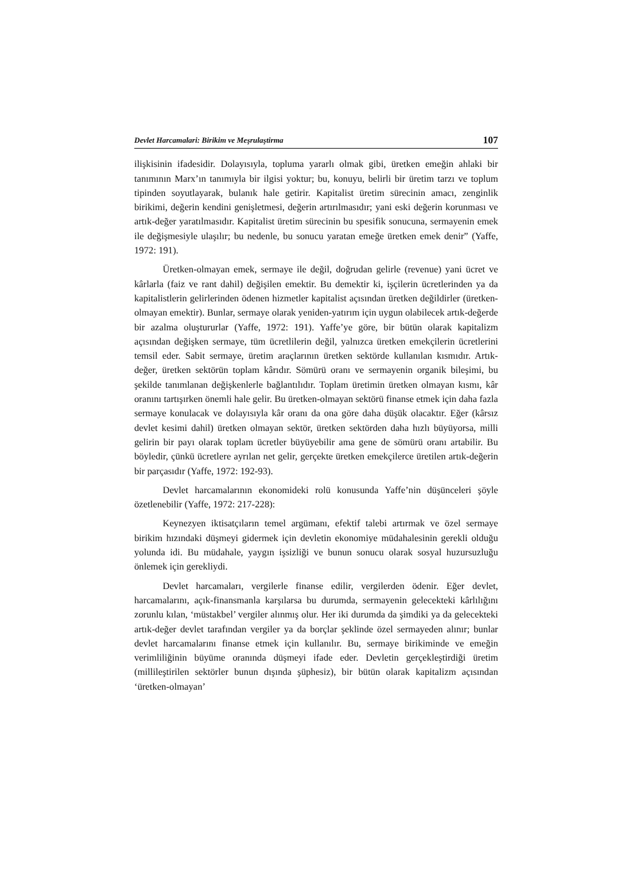Devlet Harcamalari: Birikim ve Meşrulaştirma 107
ilişkisinin ifadesidir. Dolayısıyla, topluma yararlı olmak gibi, üretken emeğin ahlaki bir tanımının Marx’ın tanımıyla bir ilgisi yoktur; bu, konuyu, belirli bir üretim tarzı ve toplum tipinden soyutlayarak, bulanık hale getirir. Kapitalist üretim sürecinin amacı, zenginlik birikimi, değerin kendini genişletmesi, değerin artırılmasıdır; yani eski değerin korunması ve artık-değer yaratılmasıdır. Kapitalist üretim sürecinin bu spesifik sonucuna, sermayenin emek ile değişmesiyle ulaşılır; bu nedenle, bu sonucu yaratan emeğe üretken emek denir” (Yaffe, 1972: 191).
Üretken-olmayan emek, sermaye ile değil, doğrudan gelirle (revenue) yani ücret ve kârlarla (faiz ve rant dahil) değişilen emektir. Bu demektir ki, işçilerin ücretlerinden ya da kapitalistlerin gelirlerinden ödenen hizmetler kapitalist açısından üretken değildirler (üretken-olmayan emektir). Bunlar, sermaye olarak yeniden-yatırım için uygun olabilecek artık-değerde bir azalma oluştururlar (Yaffe, 1972: 191). Yaffe’ye göre, bir bütün olarak kapitalizm açısından değişken sermaye, tüm ücretlilerin değil, yalnızca üretken emekçilerin ücretlerini temsil eder. Sabit sermaye, üretim araçlarının üretken sektörde kullanılan kısmıdır. Artık-değer, üretken sektörün toplam kârıdır. Sömürü oranı ve sermayenin organik bileşimi, bu şekilde tanımlanan değişkenlerle bağlantılıdır. Toplam üretimin üretken olmayan kısmı, kâr oranını tartışırken önemli hale gelir. Bu üretken-olmayan sektörü finanse etmek için daha fazla sermaye konulacak ve dolayısıyla kâr oranı da ona göre daha düşük olacaktır. Eğer (kârsız devlet kesimi dahil) üretken olmayan sektör, üretken sektörden daha hızlı büyüyorsa, milli gelirin bir payı olarak toplam ücretler büyüyebilir ama gene de sömürü oranı artabilir. Bu böyledir, çünkü ücretlere ayrılan net gelir, gerçekte üretken emekçilerce üretilen artık-değerin bir parçasıdır (Yaffe, 1972: 192-93).
Devlet harcamalarının ekonomideki rolü konusunda Yaffe’nin düşünceleri şöyle özetlenebilir (Yaffe, 1972: 217-228):
Keynezyen iktisatçıların temel argümanı, efektif talebi artırmak ve özel sermaye birikim hızındaki düşmeyi gidermek için devletin ekonomiye müdahalesinin gerekli olduğu yolunda idi. Bu müdahale, yaygın işsizliği ve bunun sonucu olarak sosyal huzursuzluğu önlemek için gerekliydi.
Devlet harcamaları, vergilerle finanse edilir, vergilerden ödenir. Eğer devlet, harcamalarını, açık-finansmanla karşılarsa bu durumda, sermayenin gelecekteki kârlılığını zorunlu kılan, ‘müstakbel’ vergiler alınmış olur. Her iki durumda da şimdiki ya da gelecekteki artık-değer devlet tarafından vergiler ya da borçlar şeklinde özel sermayeden alınır; bunlar devlet harcamalarını finanse etmek için kullanılır. Bu, sermaye birikiminde ve emeğin verimliliğinin büyüme oranında düşmeyi ifade eder. Devletin gerçekleştirdiği üretim (millileştirilen sektörler bunun dışında şüphesiz), bir bütün olarak kapitalizm açısından ‘üretken-olmayan’